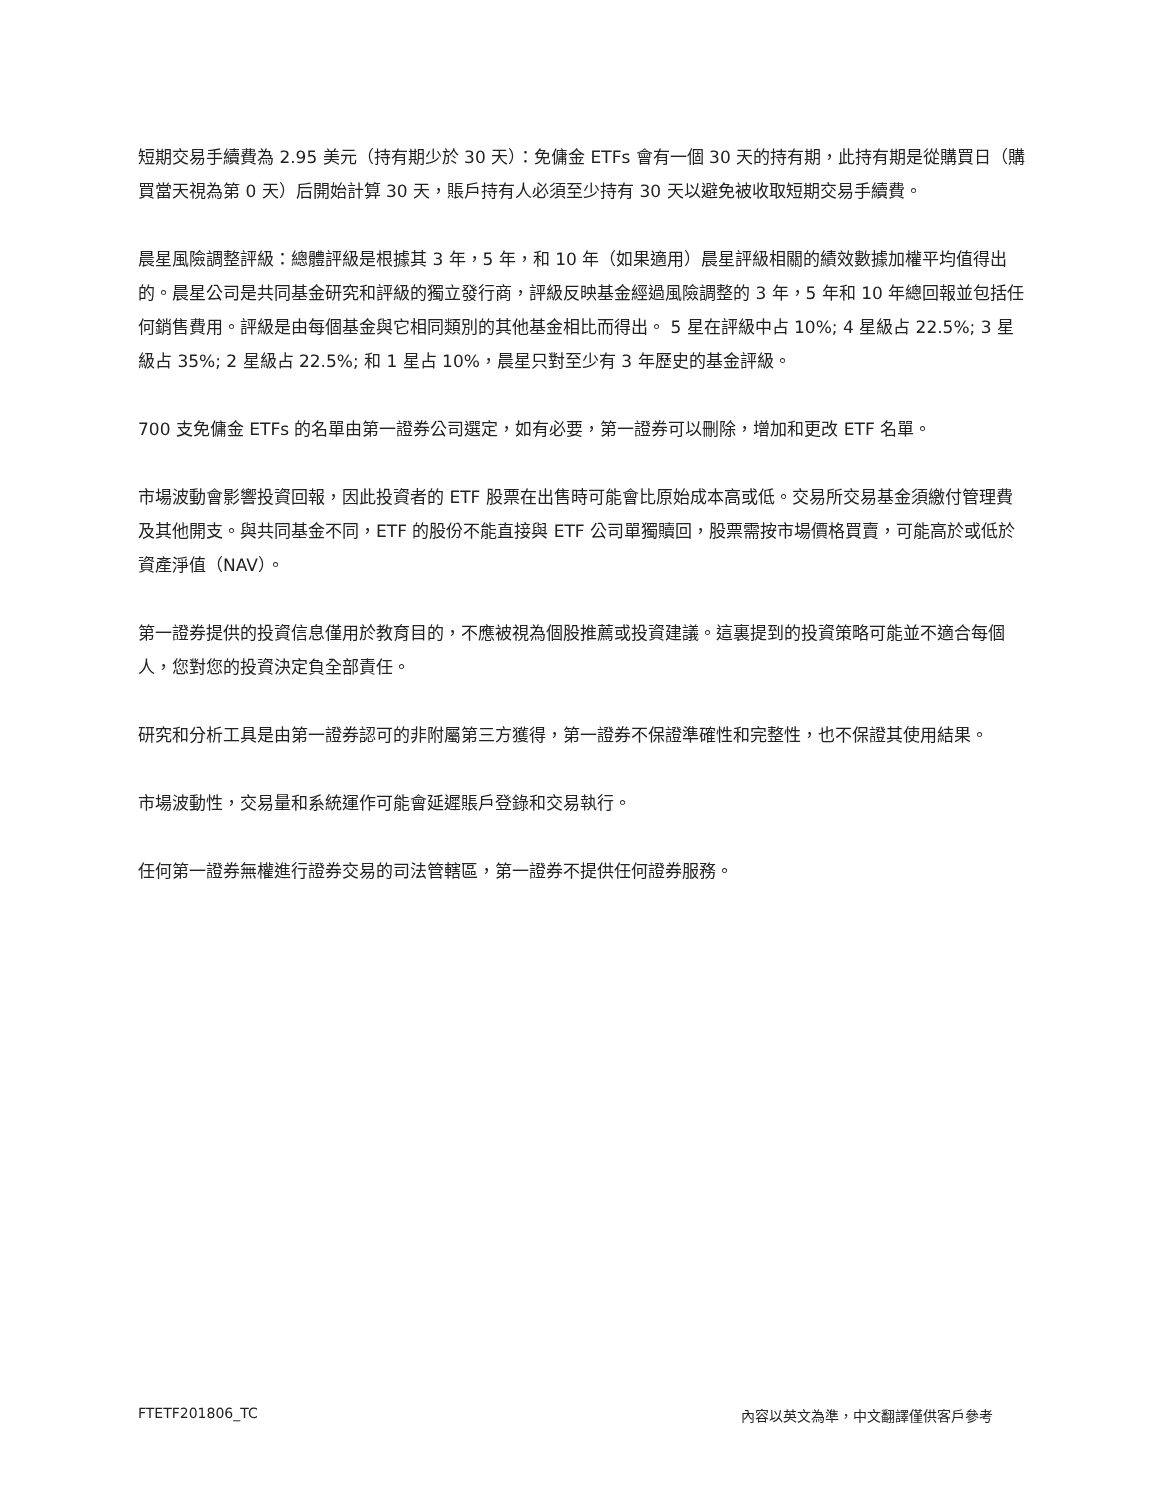短期交易手續費為 2.95 美元（持有期少於 30 天）：免傭金 ETFs 會有一個 30 天的持有期，此持有期是從購買日（購買當天視為第 0 天）后開始計算 30 天，賬戶持有人必須至少持有 30 天以避免被收取短期交易手續費。
晨星風險調整評級：總體評級是根據其 3 年，5 年，和 10 年（如果適用）晨星評級相關的績效數據加權平均值得出的。晨星公司是共同基金研究和評級的獨立發行商，評級反映基金經過風險調整的 3 年，5 年和 10 年總回報並包括任何銷售費用。評級是由每個基金與它相同類別的其他基金相比而得出。 5 星在評級中占 10%; 4 星級占 22.5%; 3 星級占 35%; 2 星級占 22.5%; 和 1 星占 10%，晨星只對至少有 3 年歷史的基金評級。
700 支免傭金 ETFs 的名單由第一證券公司選定，如有必要，第一證券可以刪除，增加和更改 ETF 名單。
市場波動會影響投資回報，因此投資者的 ETF 股票在出售時可能會比原始成本高或低。交易所交易基金須繳付管理費及其他開支。與共同基金不同，ETF 的股份不能直接與 ETF 公司單獨贖回，股票需按市場價格買賣，可能高於或低於資產淨值（NAV）。
第一證券提供的投資信息僅用於教育目的，不應被視為個股推薦或投資建議。這裏提到的投資策略可能並不適合每個人，您對您的投資決定負全部責任。
研究和分析工具是由第一證券認可的非附屬第三方獲得，第一證券不保證準確性和完整性，也不保證其使用結果。
市場波動性，交易量和系統運作可能會延遲賬戶登錄和交易執行。
任何第一證券無權進行證券交易的司法管轄區，第一證券不提供任何證券服務。
FTETF201806_TC 內容以英文為準，中文翻譯僅供客戶參考